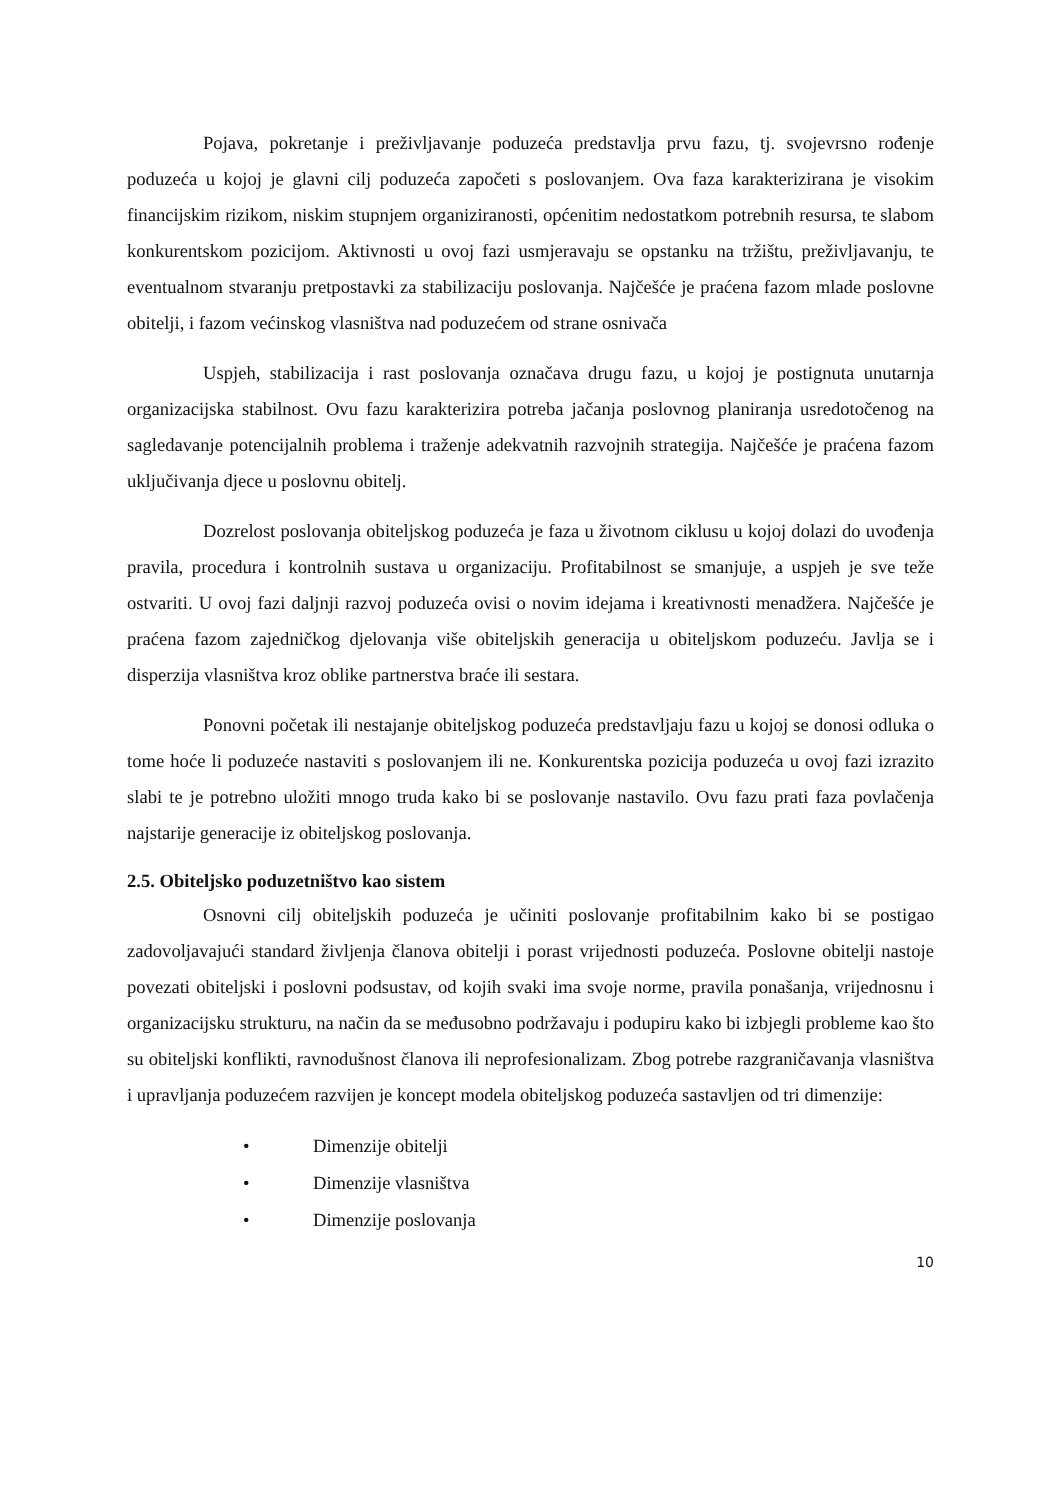Pojava, pokretanje i preživljavanje poduzeća predstavlja prvu fazu, tj. svojevrsno rođenje poduzeća u kojoj je glavni cilj poduzeća započeti s poslovanjem. Ova faza karakterizirana je visokim financijskim rizikom, niskim stupnjem organiziranosti, općenitim nedostatkom potrebnih resursa, te slabom konkurentskom pozicijom. Aktivnosti u ovoj fazi usmjeravaju se opstanku na tržištu, preživljavanju, te eventualnom stvaranju pretpostavki za stabilizaciju poslovanja. Najčešće je praćena fazom mlade poslovne obitelji, i fazom većinskog vlasništva nad poduzećem od strane osnivača
Uspjeh, stabilizacija i rast poslovanja označava drugu fazu, u kojoj je postignuta unutarnja organizacijska stabilnost. Ovu fazu karakterizira potreba jačanja poslovnog planiranja usredotočenog na sagledavanje potencijalnih problema i traženje adekvatnih razvojnih strategija. Najčešće je praćena fazom uključivanja djece u poslovnu obitelj.
Dozrelost poslovanja obiteljskog poduzeća je faza u životnom ciklusu u kojoj dolazi do uvođenja pravila, procedura i kontrolnih sustava u organizaciju. Profitabilnost se smanjuje, a uspjeh je sve teže ostvariti. U ovoj fazi daljnji razvoj poduzeća ovisi o novim idejama i kreativnosti menadžera. Najčešće je praćena fazom zajedničkog djelovanja više obiteljskih generacija u obiteljskom poduzeću. Javlja se i disperzija vlasništva kroz oblike partnerstva braće ili sestara.
Ponovni početak ili nestajanje obiteljskog poduzeća predstavljaju fazu u kojoj se donosi odluka o tome hoće li poduzeće nastaviti s poslovanjem ili ne. Konkurentska pozicija poduzeća u ovoj fazi izrazito slabi te je potrebno uložiti mnogo truda kako bi se poslovanje nastavilo. Ovu fazu prati faza povlačenja najstarije generacije iz obiteljskog poslovanja.
2.5. Obiteljsko poduzetništvo kao sistem
Osnovni cilj obiteljskih poduzeća je učiniti poslovanje profitabilnim kako bi se postigao zadovoljavajući standard življenja članova obitelji i porast vrijednosti poduzeća. Poslovne obitelji nastoje povezati obiteljski i poslovni podsustav, od kojih svaki ima svoje norme, pravila ponašanja, vrijednosnu i organizacijsku strukturu, na način da se međusobno podržavaju i podupiru kako bi izbjegli probleme kao što su obiteljski konflikti, ravnodušnost članova ili neprofesionalizam. Zbog potrebe razgraničavanja vlasništva i upravljanja poduzećem razvijen je koncept modela obiteljskog poduzeća sastavljen od tri dimenzije:
• Dimenzije obitelji
• Dimenzije vlasništva
• Dimenzije poslovanja
10